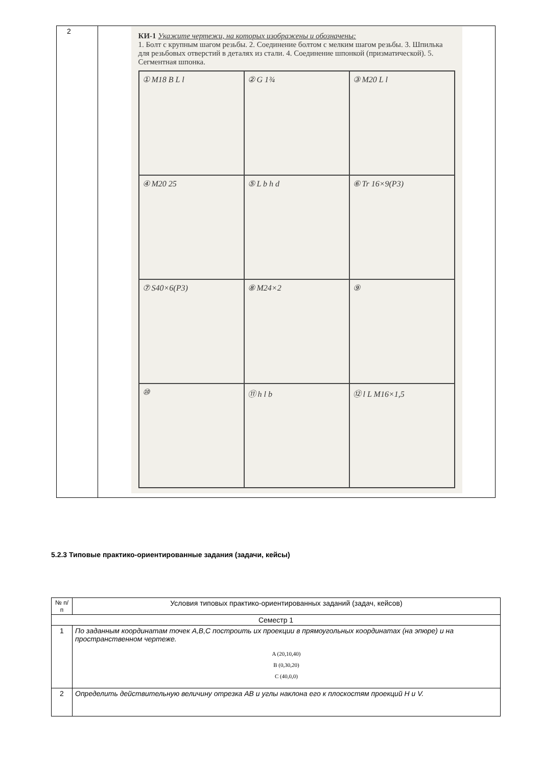| 2 | КИ-1 Укажите чертежи, на которых изображены и обозначены: 1. Болт с крупным шагом резьбы. 2. Соединение болтом с мелким шагом резьбы. 3. Шпилька для резьбовых отверстий в деталях из стали. 4. Соединение шпонкой (призматической). 5. Сегментная шпонка. ① M18 B L l ② G 1¾ ③ M20 L l ④ M20 25 ⑤ L b h d ⑥ Tr 16×9(P3) ⑦ S40×6(P3) ⑧ M24×2 ⑨ ⑩ ⑪ h l b ⑫ l L M16×1,5 |
5.2.3 Типовые практико-ориентированные задания (задачи, кейсы)
| № п/п | Условия типовых практико-ориентированных заданий (задач, кейсов) |
| --- | --- |
| Семестр 1 | |
| 1 | По заданным координатам точек A,B,C построить их проекции в прямоугольных координатах (на эпюре) и на пространственном чертеже. A (20,10,40) B (0,30,20) C (40,0,0) |
| 2 | Определить действительную величину отрезка AB и углы наклона его к плоскостям проекций H и V. |